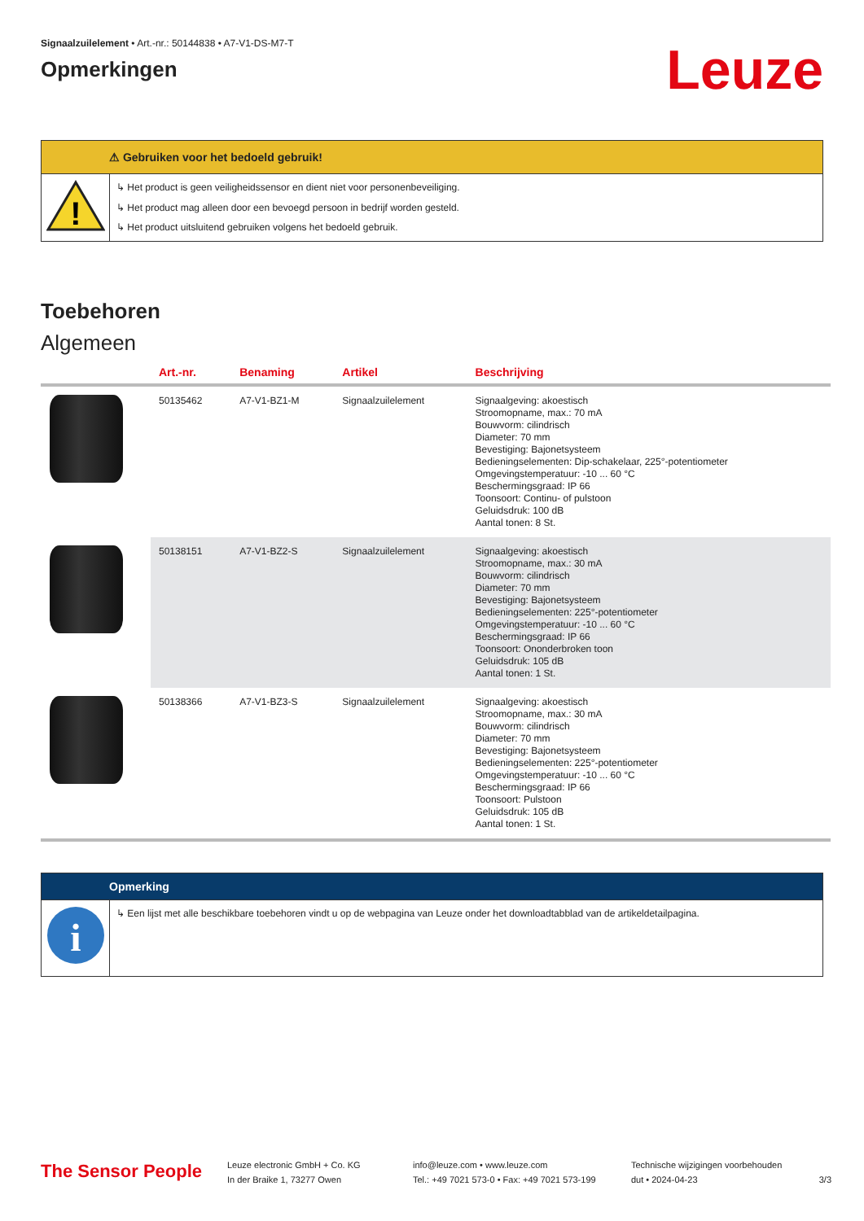Signaalzuilelement • Art.-nr.: 50144838 • A7-V1-DS-M7-T
Opmerkingen
Leuze
⚠ Gebruiken voor het bedoeld gebruik!
!
↳ Het product is geen veiligheidssensor en dient niet voor personenbeveiliging.
↳ Het product mag alleen door een bevoegd persoon in bedrijf worden gesteld.
↳ Het product uitsluitend gebruiken volgens het bedoeld gebruik.
Toebehoren
Algemeen
| | Art.-nr. | Benaming | Artikel | Beschrijving |
| --- | --- | --- | --- | --- |
| | 50135462 | A7-V1-BZ1-M | Signaalzuilelement | Signaalgeving: akoestisch Stroomopname, max.: 70 mA Bouwvorm: cilindrisch Diameter: 70 mm Bevestiging: Bajonetsysteem Bedieningselementen: Dip-schakelaar, 225°-potentiometer Omgevingstemperatuur: -10 ... 60 °C Beschermingsgraad: IP 66 Toonsoort: Continu- of pulstoon Geluidsdruk: 100 dB Aantal tonen: 8 St. |
| | 50138151 | A7-V1-BZ2-S | Signaalzuilelement | Signaalgeving: akoestisch Stroomopname, max.: 30 mA Bouwvorm: cilindrisch Diameter: 70 mm Bevestiging: Bajonetsysteem Bedieningselementen: 225°-potentiometer Omgevingstemperatuur: -10 ... 60 °C Beschermingsgraad: IP 66 Toonsoort: Ononderbroken toon Geluidsdruk: 105 dB Aantal tonen: 1 St. |
| | 50138366 | A7-V1-BZ3-S | Signaalzuilelement | Signaalgeving: akoestisch Stroomopname, max.: 30 mA Bouwvorm: cilindrisch Diameter: 70 mm Bevestiging: Bajonetsysteem Bedieningselementen: 225°-potentiometer Omgevingstemperatuur: -10 ... 60 °C Beschermingsgraad: IP 66 Toonsoort: Pulstoon Geluidsdruk: 105 dB Aantal tonen: 1 St. |
Opmerking
i
↳ Een lijst met alle beschikbare toebehoren vindt u op de webpagina van Leuze onder het downloadtabblad van de artikeldetailpagina.
The Sensor People
Leuze electronic GmbH + Co. KG
In der Braike 1, 73277 Owen
info@leuze.com • www.leuze.com
Tel.: +49 7021 573-0 • Fax: +49 7021 573-199
Technische wijzigingen voorbehouden
dut • 2024-04-23
3/3